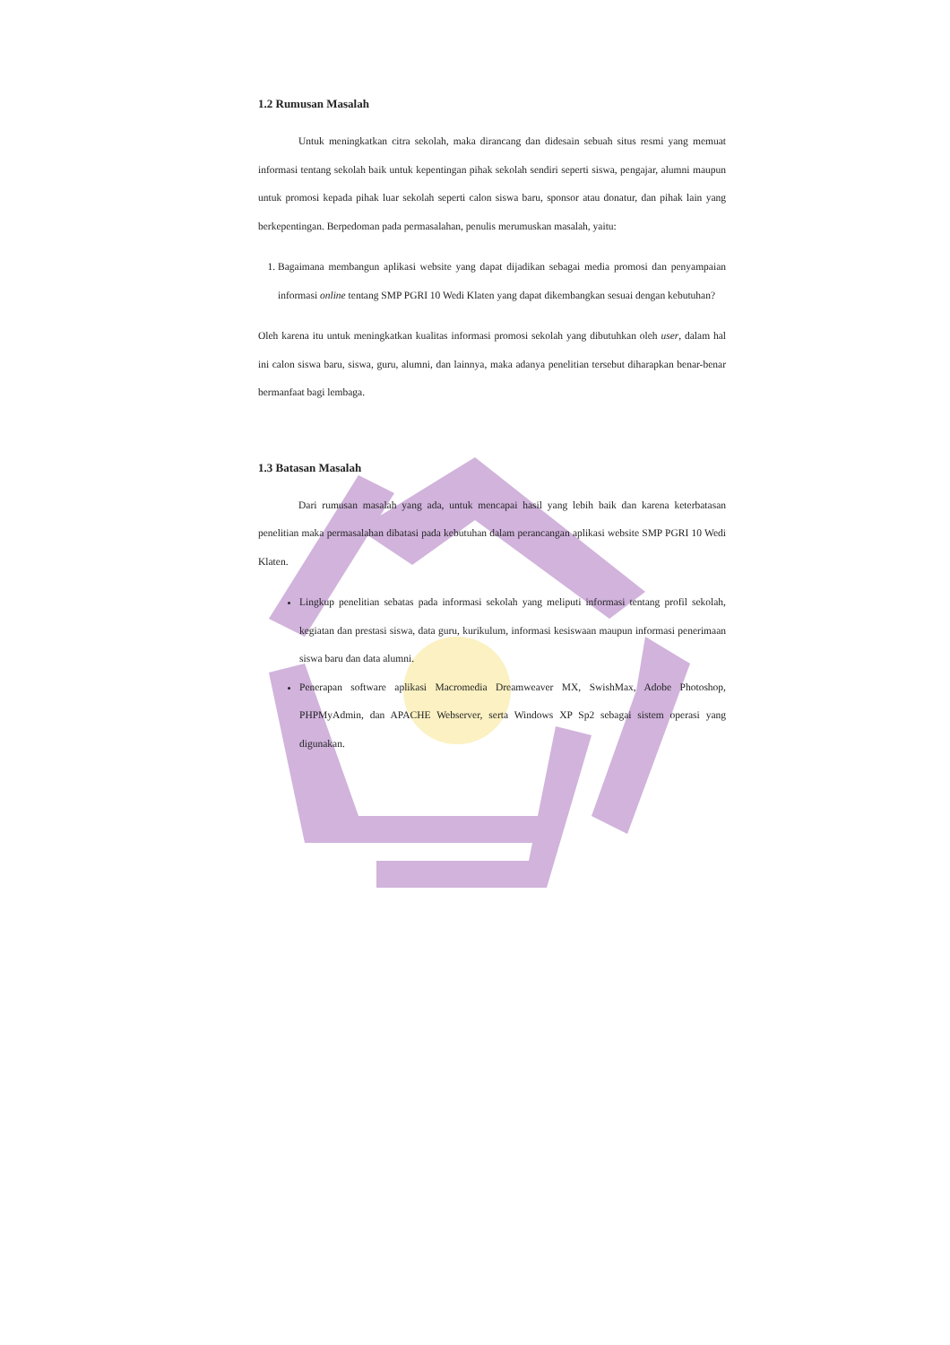1.2 Rumusan Masalah
Untuk meningkatkan citra sekolah, maka dirancang dan didesain sebuah situs resmi yang memuat informasi tentang sekolah baik untuk kepentingan pihak sekolah sendiri seperti siswa, pengajar, alumni maupun untuk promosi kepada pihak luar sekolah seperti calon siswa baru, sponsor atau donatur, dan pihak lain yang berkepentingan. Berpedoman pada permasalahan, penulis merumuskan masalah, yaitu:
1. Bagaimana membangun aplikasi website yang dapat dijadikan sebagai media promosi dan penyampaian informasi online tentang SMP PGRI 10 Wedi Klaten yang dapat dikembangkan sesuai dengan kebutuhan?
Oleh karena itu untuk meningkatkan kualitas informasi promosi sekolah yang dibutuhkan oleh user, dalam hal ini calon siswa baru, siswa, guru, alumni, dan lainnya, maka adanya penelitian tersebut diharapkan benar-benar bermanfaat bagi lembaga.
1.3 Batasan Masalah
Dari rumusan masalah yang ada, untuk mencapai hasil yang lebih baik dan karena keterbatasan penelitian maka permasalahan dibatasi pada kebutuhan dalam perancangan aplikasi website SMP PGRI 10 Wedi Klaten.
Lingkup penelitian sebatas pada informasi sekolah yang meliputi informasi tentang profil sekolah, kegiatan dan prestasi siswa, data guru, kurikulum, informasi kesiswaan maupun informasi penerimaan siswa baru dan data alumni.
Penerapan software aplikasi Macromedia Dreamweaver MX, SwishMax, Adobe Photoshop, PHPMyAdmin, dan APACHE Webserver, serta Windows XP Sp2 sebagai sistem operasi yang digunakan.